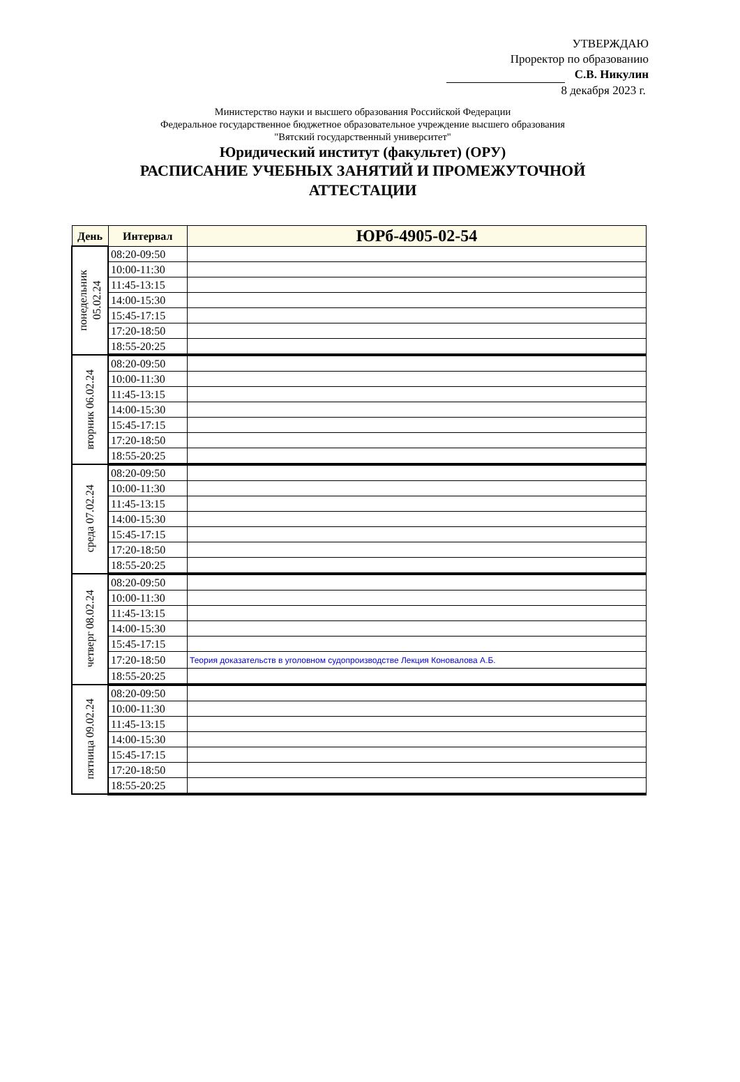УТВЕРЖДАЮ
Проректор по образованию
С.В. Никулин
8 декабря 2023 г.
Министерство науки и высшего образования Российской Федерации
Федеральное государственное бюджетное образовательное учреждение высшего образования
"Вятский государственный университет"
Юридический институт (факультет) (ОРУ)
РАСПИСАНИЕ УЧЕБНЫХ ЗАНЯТИЙ И ПРОМЕЖУТОЧНОЙ
АТТЕСТАЦИИ
| День | Интервал | ЮРб-4905-02-54 |
| --- | --- | --- |
| понедельник 05.02.24 | 08:20-09:50 | |
| | 10:00-11:30 | |
| | 11:45-13:15 | |
| | 14:00-15:30 | |
| | 15:45-17:15 | |
| | 17:20-18:50 | |
| | 18:55-20:25 | |
| вторник 06.02.24 | 08:20-09:50 | |
| | 10:00-11:30 | |
| | 11:45-13:15 | |
| | 14:00-15:30 | |
| | 15:45-17:15 | |
| | 17:20-18:50 | |
| | 18:55-20:25 | |
| среда 07.02.24 | 08:20-09:50 | |
| | 10:00-11:30 | |
| | 11:45-13:15 | |
| | 14:00-15:30 | |
| | 15:45-17:15 | |
| | 17:20-18:50 | |
| | 18:55-20:25 | |
| четверг 08.02.24 | 08:20-09:50 | |
| | 10:00-11:30 | |
| | 11:45-13:15 | |
| | 14:00-15:30 | |
| | 15:45-17:15 | |
| | 17:20-18:50 | Теория доказательств в уголовном судопроизводстве Лекция Коновалова А.Б. |
| | 18:55-20:25 | |
| пятница 09.02.24 | 08:20-09:50 | |
| | 10:00-11:30 | |
| | 11:45-13:15 | |
| | 14:00-15:30 | |
| | 15:45-17:15 | |
| | 17:20-18:50 | |
| | 18:55-20:25 | |